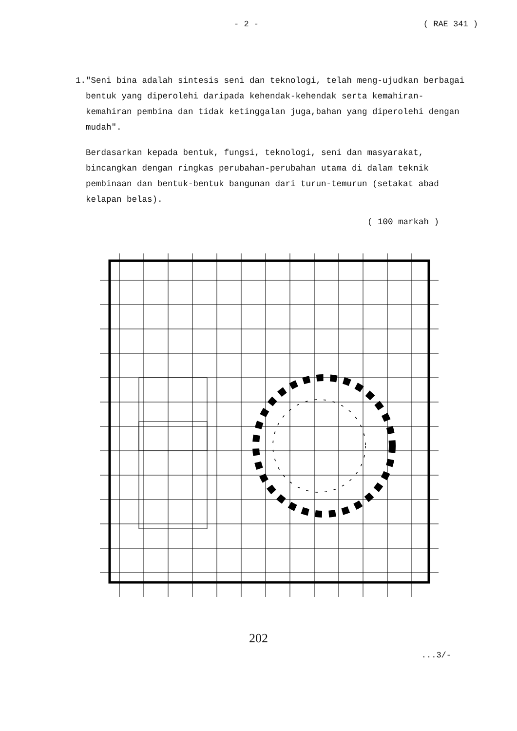- 2 - ( RAE 341 )
1. "Seni bina adalah sintesis seni dan teknologi, telah meng-ujudkan berbagai bentuk yang diperolehi daripada kehendak-kehendak serta kemahiran-kemahiran pembina dan tidak ketinggalan juga,bahan yang diperolehi dengan mudah".
Berdasarkan kepada bentuk, fungsi, teknologi, seni dan masyarakat, bincangkan dengan ringkas perubahan-perubahan utama di dalam teknik pembinaan dan bentuk-bentuk bangunan dari turun-temurun (setakat abad kelapan belas).
( 100 markah )
202
...3/-